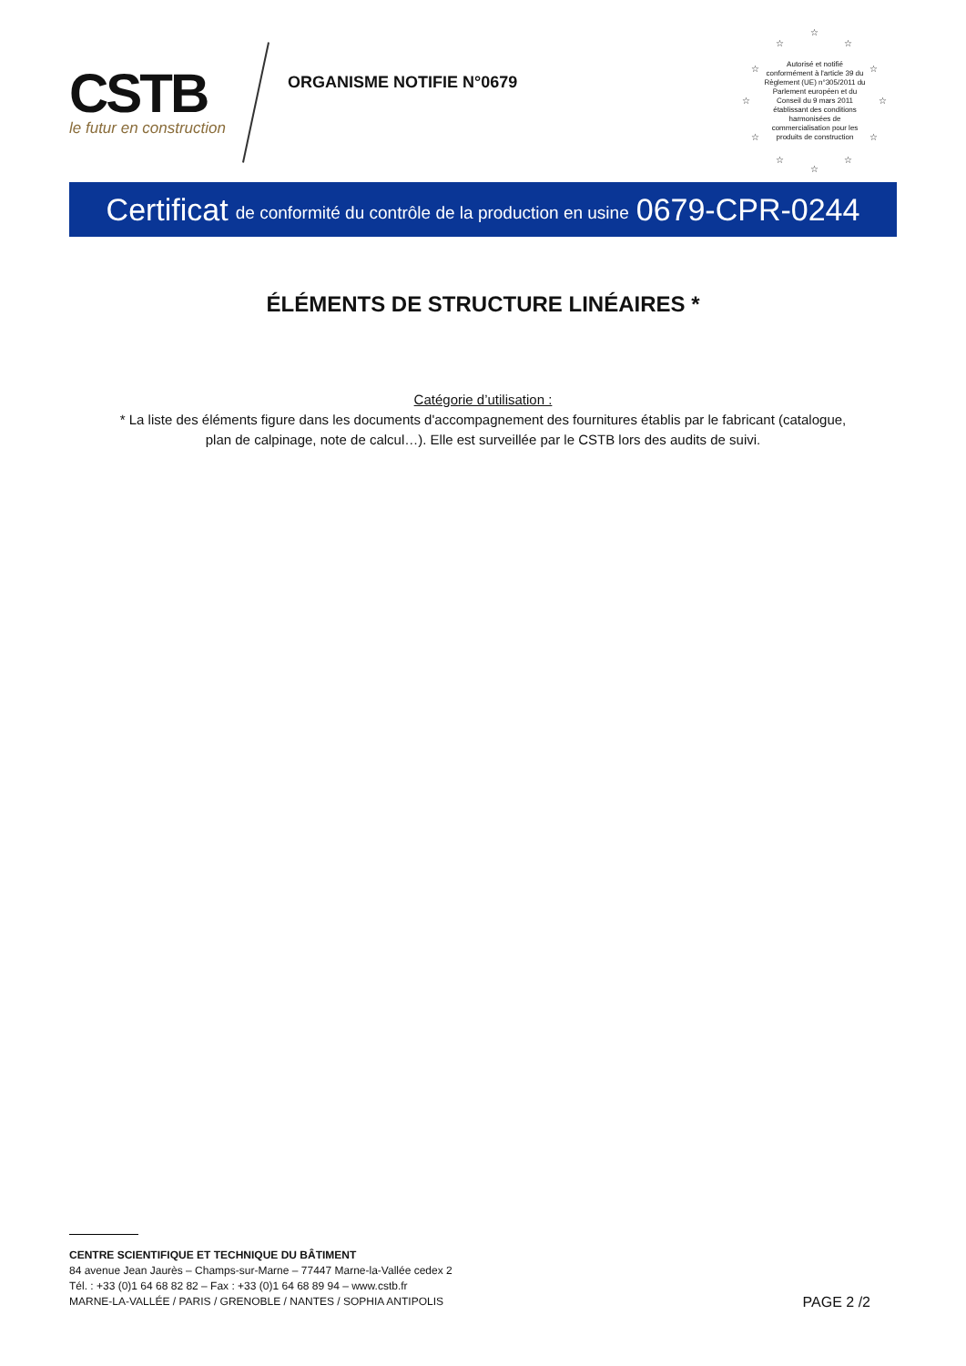CSTB
le futur en construction
ORGANISME NOTIFIE N°0679
☆
☆ ☆
☆ ☆
☆ ☆
☆ ☆
☆ ☆
☆
Autorisé et notifié conformément à l'article 39 du Règlement (UE) n°305/2011 du Parlement européen et du Conseil du 9 mars 2011 établissant des conditions harmonisées de commercialisation pour les produits de construction
Certificat de conformité du contrôle de la production en usine 0679-CPR-0244
ÉLÉMENTS DE STRUCTURE LINÉAIRES *
Catégorie d’utilisation :
* La liste des éléments figure dans les documents d'accompagnement des fournitures établis par le fabricant (catalogue,
plan de calpinage, note de calcul…). Elle est surveillée par le CSTB lors des audits de suivi.
CENTRE SCIENTIFIQUE ET TECHNIQUE DU BÂTIMENT
84 avenue Jean Jaurès – Champs-sur-Marne – 77447 Marne-la-Vallée cedex 2
Tél. : +33 (0)1 64 68 82 82 – Fax : +33 (0)1 64 68 89 94 – www.cstb.fr
MARNE-LA-VALLÉE / PARIS / GRENOBLE / NANTES / SOPHIA ANTIPOLIS
PAGE 2 /2